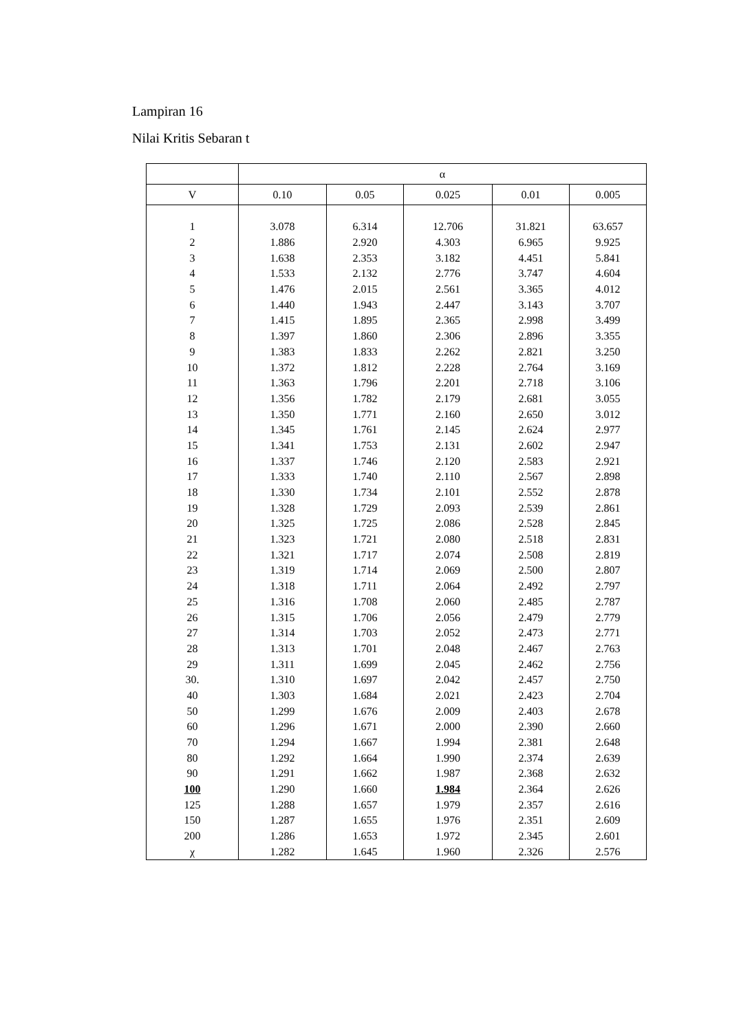Lampiran 16
Nilai Kritis Sebaran t
| | α | | | | |
| --- | --- | --- | --- | --- | --- |
| V | 0.10 | 0.05 | 0.025 | 0.01 | 0.005 |
| 1 | 3.078 | 6.314 | 12.706 | 31.821 | 63.657 |
| 2 | 1.886 | 2.920 | 4.303 | 6.965 | 9.925 |
| 3 | 1.638 | 2.353 | 3.182 | 4.451 | 5.841 |
| 4 | 1.533 | 2.132 | 2.776 | 3.747 | 4.604 |
| 5 | 1.476 | 2.015 | 2.561 | 3.365 | 4.012 |
| 6 | 1.440 | 1.943 | 2.447 | 3.143 | 3.707 |
| 7 | 1.415 | 1.895 | 2.365 | 2.998 | 3.499 |
| 8 | 1.397 | 1.860 | 2.306 | 2.896 | 3.355 |
| 9 | 1.383 | 1.833 | 2.262 | 2.821 | 3.250 |
| 10 | 1.372 | 1.812 | 2.228 | 2.764 | 3.169 |
| 11 | 1.363 | 1.796 | 2.201 | 2.718 | 3.106 |
| 12 | 1.356 | 1.782 | 2.179 | 2.681 | 3.055 |
| 13 | 1.350 | 1.771 | 2.160 | 2.650 | 3.012 |
| 14 | 1.345 | 1.761 | 2.145 | 2.624 | 2.977 |
| 15 | 1.341 | 1.753 | 2.131 | 2.602 | 2.947 |
| 16 | 1.337 | 1.746 | 2.120 | 2.583 | 2.921 |
| 17 | 1.333 | 1.740 | 2.110 | 2.567 | 2.898 |
| 18 | 1.330 | 1.734 | 2.101 | 2.552 | 2.878 |
| 19 | 1.328 | 1.729 | 2.093 | 2.539 | 2.861 |
| 20 | 1.325 | 1.725 | 2.086 | 2.528 | 2.845 |
| 21 | 1.323 | 1.721 | 2.080 | 2.518 | 2.831 |
| 22 | 1.321 | 1.717 | 2.074 | 2.508 | 2.819 |
| 23 | 1.319 | 1.714 | 2.069 | 2.500 | 2.807 |
| 24 | 1.318 | 1.711 | 2.064 | 2.492 | 2.797 |
| 25 | 1.316 | 1.708 | 2.060 | 2.485 | 2.787 |
| 26 | 1.315 | 1.706 | 2.056 | 2.479 | 2.779 |
| 27 | 1.314 | 1.703 | 2.052 | 2.473 | 2.771 |
| 28 | 1.313 | 1.701 | 2.048 | 2.467 | 2.763 |
| 29 | 1.311 | 1.699 | 2.045 | 2.462 | 2.756 |
| 30. | 1.310 | 1.697 | 2.042 | 2.457 | 2.750 |
| 40 | 1.303 | 1.684 | 2.021 | 2.423 | 2.704 |
| 50 | 1.299 | 1.676 | 2.009 | 2.403 | 2.678 |
| 60 | 1.296 | 1.671 | 2.000 | 2.390 | 2.660 |
| 70 | 1.294 | 1.667 | 1.994 | 2.381 | 2.648 |
| 80 | 1.292 | 1.664 | 1.990 | 2.374 | 2.639 |
| 90 | 1.291 | 1.662 | 1.987 | 2.368 | 2.632 |
| 100 | 1.290 | 1.660 | 1.984 | 2.364 | 2.626 |
| 125 | 1.288 | 1.657 | 1.979 | 2.357 | 2.616 |
| 150 | 1.287 | 1.655 | 1.976 | 2.351 | 2.609 |
| 200 | 1.286 | 1.653 | 1.972 | 2.345 | 2.601 |
| χ | 1.282 | 1.645 | 1.960 | 2.326 | 2.576 |